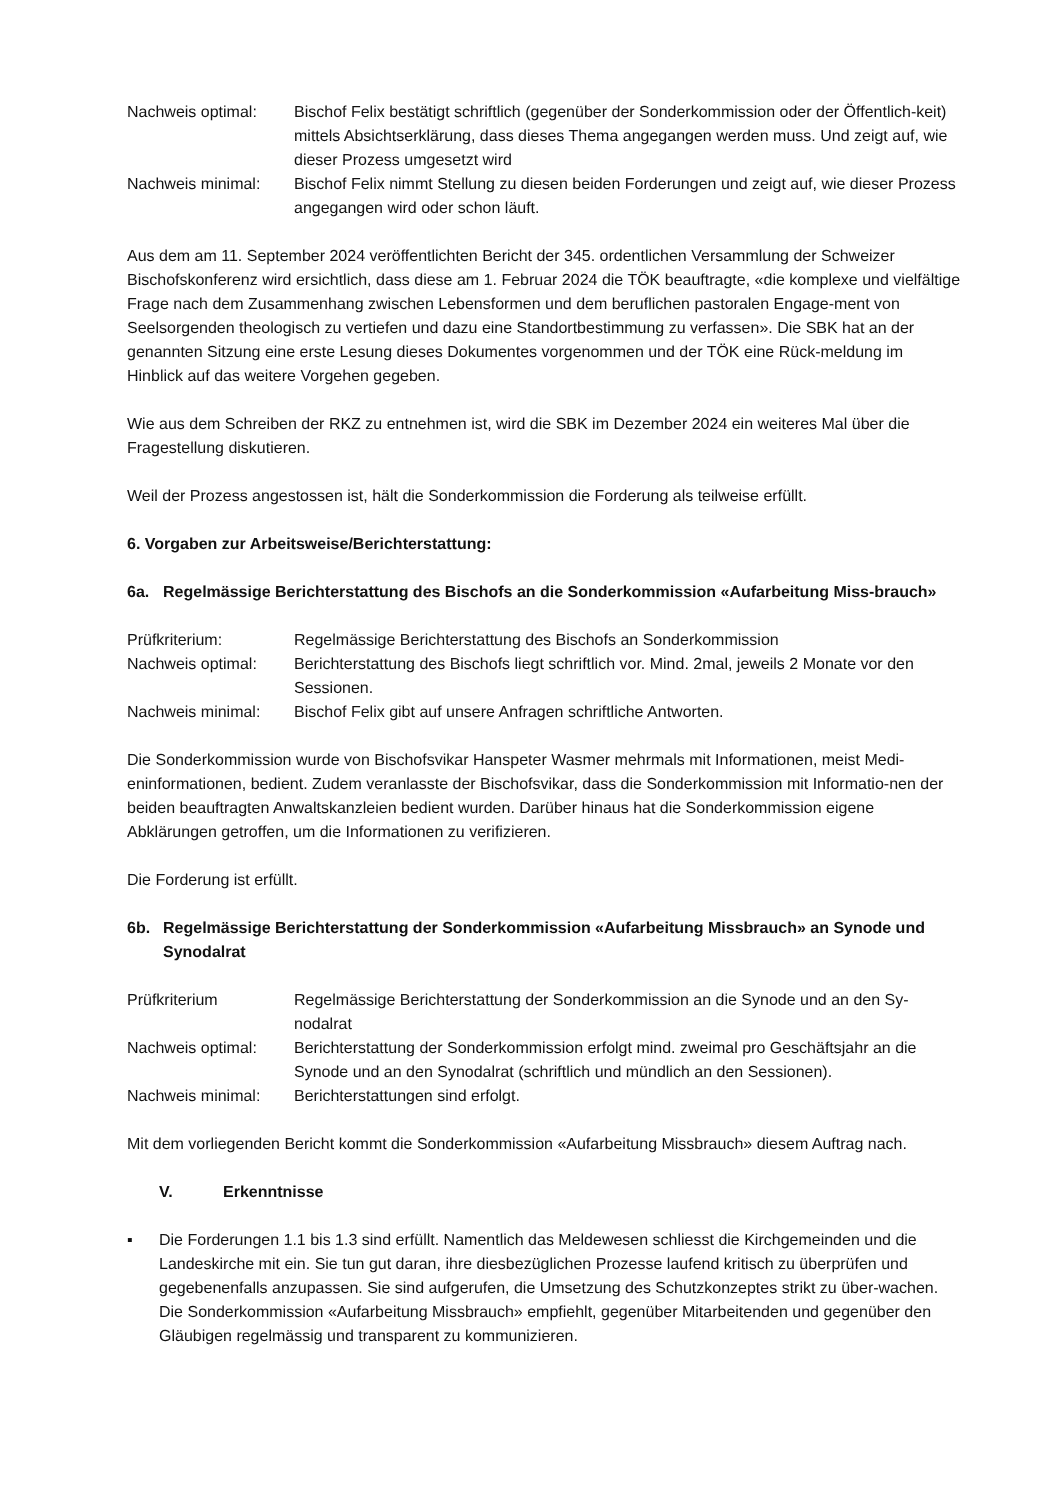Nachweis optimal:
Bischof Felix bestätigt schriftlich (gegenüber der Sonderkommission oder der Öffentlich-keit) mittels Absichtserklärung, dass dieses Thema angegangen werden muss. Und zeigt auf, wie dieser Prozess umgesetzt wird
Nachweis minimal:
Bischof Felix nimmt Stellung zu diesen beiden Forderungen und zeigt auf, wie dieser Prozess angegangen wird oder schon läuft.
Aus dem am 11. September 2024 veröffentlichten Bericht der 345. ordentlichen Versammlung der Schweizer Bischofskonferenz wird ersichtlich, dass diese am 1. Februar 2024 die TÖK beauftragte, «die komplexe und vielfältige Frage nach dem Zusammenhang zwischen Lebensformen und dem beruflichen pastoralen Engage-ment von Seelsorgenden theologisch zu vertiefen und dazu eine Standortbestimmung zu verfassen». Die SBK hat an der genannten Sitzung eine erste Lesung dieses Dokumentes vorgenommen und der TÖK eine Rück-meldung im Hinblick auf das weitere Vorgehen gegeben.
Wie aus dem Schreiben der RKZ zu entnehmen ist, wird die SBK im Dezember 2024 ein weiteres Mal über die Fragestellung diskutieren.
Weil der Prozess angestossen ist, hält die Sonderkommission die Forderung als teilweise erfüllt.
6. Vorgaben zur Arbeitsweise/Berichterstattung:
6a. Regelmässige Berichterstattung des Bischofs an die Sonderkommission «Aufarbeitung Miss-brauch»
Prüfkriterium:
Regelmässige Berichterstattung des Bischofs an Sonderkommission
Nachweis optimal:
Berichterstattung des Bischofs liegt schriftlich vor. Mind. 2mal, jeweils 2 Monate vor den Sessionen.
Nachweis minimal:
Bischof Felix gibt auf unsere Anfragen schriftliche Antworten.
Die Sonderkommission wurde von Bischofsvikar Hanspeter Wasmer mehrmals mit Informationen, meist Medi-eninformationen, bedient. Zudem veranlasste der Bischofsvikar, dass die Sonderkommission mit Informatio-nen der beiden beauftragten Anwaltskanzleien bedient wurden. Darüber hinaus hat die Sonderkommission eigene Abklärungen getroffen, um die Informationen zu verifizieren.
Die Forderung ist erfüllt.
6b. Regelmässige Berichterstattung der Sonderkommission «Aufarbeitung Missbrauch» an Synode und Synodalrat
Prüfkriterium
Regelmässige Berichterstattung der Sonderkommission an die Synode und an den Sy-nodalrat
Nachweis optimal:
Berichterstattung der Sonderkommission erfolgt mind. zweimal pro Geschäftsjahr an die Synode und an den Synodalrat (schriftlich und mündlich an den Sessionen).
Nachweis minimal:
Berichterstattungen sind erfolgt.
Mit dem vorliegenden Bericht kommt die Sonderkommission «Aufarbeitung Missbrauch» diesem Auftrag nach.
V. Erkenntnisse
▪ Die Forderungen 1.1 bis 1.3 sind erfüllt. Namentlich das Meldewesen schliesst die Kirchgemeinden und die Landeskirche mit ein. Sie tun gut daran, ihre diesbezüglichen Prozesse laufend kritisch zu überprüfen und gegebenenfalls anzupassen. Sie sind aufgerufen, die Umsetzung des Schutzkonzeptes strikt zu über-wachen. Die Sonderkommission «Aufarbeitung Missbrauch» empfiehlt, gegenüber Mitarbeitenden und gegenüber den Gläubigen regelmässig und transparent zu kommunizieren.